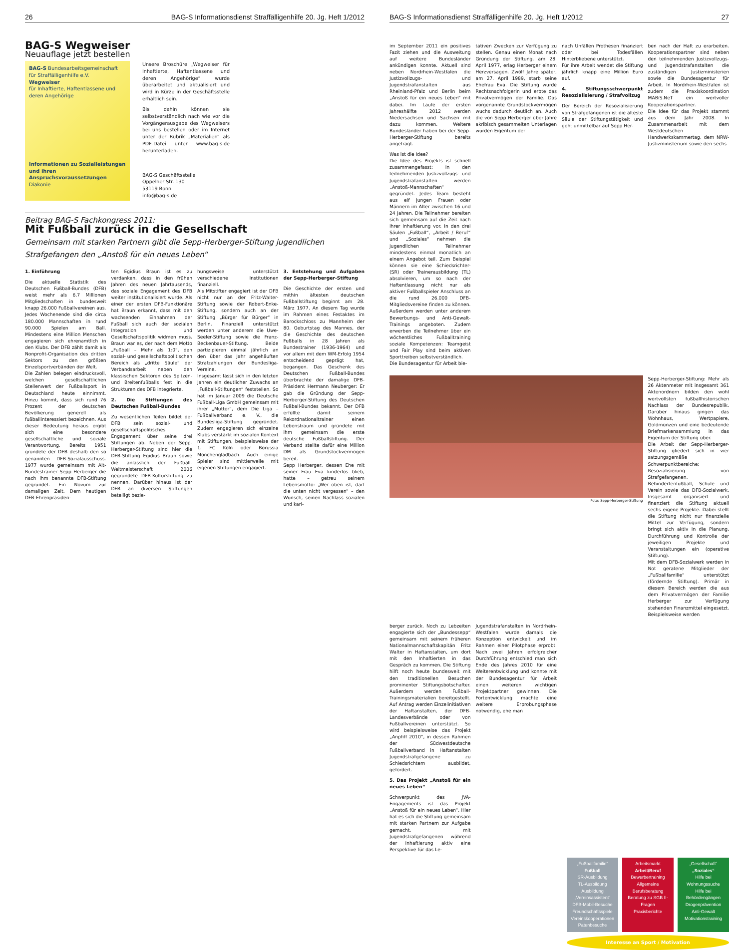26 BAG-S Informationsdienst Straffälligenhilfe 20. Jg. Heft 1/2012
BAG-S Wegweiser
Neuauflage jetzt bestellen
BAG-S Bundesarbeitsgemeinschaft für Straffälligenhilfe e.V.
Wegweiser
für Inhaftierte, Haftentlassene und deren Angehörige
Informationen zu Sozialleistungen und ihren Anspruchsvoraussetzungen
Diakonie
Unsere Broschüre „Wegweiser für Inhaftierte, Haftentlassene und deren Angehörige“ wurde überarbeitet und aktualisiert und wird in Kürze in der Geschäftsstelle erhältlich sein.
Bis dahin können sie selbstverständlich nach wie vor die Vorgängerausgabe des Wegweisers bei uns bestellen oder im Internet unter der Rubrik „Materialien“ als PDF-Datei unter www.bag-s.de herunterladen.
BAG-S Geschäftsstelle
Oppelner Str. 130
53119 Bonn
info@bag-s.de
Beitrag BAG-S Fachkongress 2011:
Mit Fußball zurück in die Gesellschaft
Gemeinsam mit starken Partnern gibt die Sepp-Herberger-Stiftung jugendlichen Strafgefangen den „Anstoß für ein neues Leben“
1. Einführung
Die aktuelle Statistik des Deutschen Fußball-Bundes (DFB) weist mehr als 6,7 Millionen Mitgliedschaften in bundesweit knapp 26.000 Fußballvereinen aus. Jedes Wochenende sind die circa 180.000 Mannschaften in rund 90.000 Spielen am Ball. Mindestens eine Million Menschen engagieren sich ehrenamtlich in den Klubs. Der DFB zählt damit als Nonprofit-Organisation des dritten Sektors zu den größten Einzelsportverbänden der Welt.
Die Zahlen belegen eindrucksvoll, welchen gesellschaftlichen Stellenwert der Fußballsport in Deutschland heute einnimmt. Hinzu kommt, dass sich rund 76 Prozent der deutschen Bevölkerung generell als fußballinteressiert bezeichnen. Aus dieser Bedeutung heraus ergibt sich eine besondere gesellschaftliche und soziale Verantwortung. Bereits 1951 gründete der DFB deshalb den so genannten DFB-Sozialausschuss. 1977 wurde gemeinsam mit Alt-Bundestrainer Sepp Herberger die nach ihm benannte DFB-Stiftung gegründet. Ein Novum zur damaligen Zeit. Dem heutigen DFB-Ehrenpräsiden-
ten Egidius Braun ist es zu verdanken, dass in den frühen Jahren des neuen Jahrtausends, das soziale Engagement des DFB weiter institutionalisiert wurde. Als einer der ersten DFB-Funktionäre hat Braun erkannt, dass mit den wachsenden Einnahmen der Fußball sich auch der sozialen Integration und Gesellschaftspolitik widmen muss. Braun war es, der nach dem Motto „Fußball – Mehr als 1:0“, den sozial- und gesellschaftspolitischen Bereich als „dritte Säule“ der Verbandsarbeit neben den klassischen Sektoren des Spitzen- und Breitenfußballs fest in die Strukturen des DFB integrierte.
2. Die Stiftungen des Deutschen Fußball-Bundes
Zu wesentlichen Teilen bildet der DFB sein sozial- und gesellschaftspolitisches Engagement über seine drei Stiftungen ab. Neben der Sepp-Herberger-Stiftung sind hier die DFB-Stiftung Egidius Braun sowie die anlässlich der Fußball-Weltmeisterschaft 2006 gegründete DFB-Kulturstiftung zu nennen. Darüber hinaus ist der DFB an diversen Stiftungen beteiligt bezie-
hungsweise unterstützt verschiedene Institutionen finanziell.
Als Mitstifter engagiert ist der DFB nicht nur an der Fritz-Walter-Stiftung sowie der Robert-Enke-Stiftung, sondern auch an der Stiftung „Bürger für Bürger“ in Berlin. Finanziell unterstützt werden unter anderem die Uwe-Seeler-Stiftung sowie die Franz-Beckenbauer-Stiftung. Beide partizipieren einmal jährlich an den über das Jahr angehäuften Strafzahlungen der Bundesliga-Vereine.
Insgesamt lässt sich in den letzten Jahren ein deutlicher Zuwachs an „Fußball-Stiftungen“ feststellen. So hat im Januar 2009 die Deutsche Fußball-Liga GmbH gemeinsam mit ihrer „Mutter“, dem Die Liga – Fußballverband e. V., die Bundesliga-Stiftung gegründet. Zudem engagieren sich einzelne Klubs verstärkt im sozialen Kontext mit Stiftungen, beispielsweise der 1. FC Köln oder Borussia Mönchengladbach. Auch einige Spieler sind mittlerweile mit eigenen Stiftungen engagiert.
3. Entstehung und Aufgaben der Sepp-Herberger-Stiftung
Die Geschichte der ersten und mithin ältesten deutschen Fußballstiftung beginnt am 28. März 1977. An diesem Tag wurde im Rahmen eines Festaktes im Barockschloss zu Mannheim der 80. Geburtstag des Mannes, der die Geschichte des deutschen Fußballs in 28 Jahren als Bundestrainer (1936-1964) und vor allem mit dem WM-Erfolg 1954 entscheidend geprägt hat, begangen. Das Geschenk des Deutschen Fußball-Bundes überbrachte der damalige DFB-Präsident Hermann Neuberger: Er gab die Gründung der Sepp-Herberger-Stiftung des Deutschen Fußball-Bundes bekannt. Der DFB erfüllte damit seinem Rekordnationaltrainer einen Lebenstraum und gründete mit ihm gemeinsam die erste deutsche Fußballstiftung. Der Verband stellte dafür eine Million DM als Grundstockvermögen bereit.
Sepp Herberger, dessen Ehe mit seiner Frau Eva kinderlos blieb, hatte – getreu seinem Lebensmotto: „Wer oben ist, darf die unten nicht vergessen“ – den Wunsch, seinen Nachlass sozialen und kari-
BAG-S Informationsdienst Straffälligenhilfe 20. Jg. Heft 1/2012 27
tativen Zwecken zur Verfügung zu stellen. Genau einen Monat nach Gründung der Stiftung, am 28. April 1977, erlag Herberger einem Herzversagen. Zwölf Jahre später, am 27. April 1989, starb seine Ehefrau Eva. Die Stiftung wurde Rechtsnachfolgerin und erbte das Privatvermögen der Familie. Das vorgenannte Grundstockvermögen wuchs dadurch deutlich an. Auch die von Sepp Herberger über Jahre akribisch gesammelten Unterlagen wurden Eigentum der
nach Unfällen Prothesen finanziert oder bei Todesfällen Hinterbliebene unterstützt.
Für ihre Arbeit wendet die Stiftung jährlich knapp eine Million Euro auf.
4. Stiftungsschwerpunkt Resozialisierung / Strafvollzug
Der Bereich der Resozialisierung von Strafgefangenen ist die älteste Säule der Stiftungstätigkeit und geht unmittelbar auf Sepp Her-
ben nach der Haft zu erarbeiten. Kooperationspartner sind neben den teilnehmenden Justizvollzugs- und Jugendstrafanstalten die zuständigen Justizministerien sowie die Bundesagentur für Arbeit. In Nordrhein-Westfalen ist zudem die Praxiskoordination MABiS.NeT ein wertvoller Kooperationspartner.
Die Idee für das Projekt stammt aus dem Jahr 2008. In Zusammenarbeit mit dem Westdeutschen Handwerkskammertag, dem NRW-Justizministerium sowie den sechs
im September 2011 ein positives Fazit ziehen und die Ausweitung auf weitere Bundesländer ankündigen konnte. Aktuell sind neben Nordrhein-Westfalen die Justizvollzugs- und Jugendstrafanstalten aus Rheinland-Pfalz und Berlin beim „Anstoß für ein neues Leben“ mit dabei. Im Laufe der ersten Jahreshälfte 2012 werden Niedersachsen und Sachsen mit dazu kommen. Weitere Bundesländer haben bei der Sepp-Herberger-Stiftung bereits angefragt.
Was ist die Idee?
Die Idee des Projekts ist schnell zusammengefasst: In den teilnehmenden Justizvollzugs- und Jugendstrafanstalten werden „Anstoß-Mannschaften“ gegründet. Jedes Team besteht aus elf jungen Frauen oder Männern im Alter zwischen 16 und 24 Jahren. Die Teilnehmer bereiten sich gemeinsam auf die Zeit nach ihrer Inhaftierung vor. In den drei Säulen „Fußball“, „Arbeit / Beruf“ und „Soziales“ nehmen die jugendlichen Teilnehmer mindestens einmal monatlich an einem Angebot teil. Zum Beispiel können sie eine Schiedsrichter- (SR) oder Trainerausbildung (TL) absolvieren, um so nach der Haftentlassung nicht nur als aktiver Fußballspieler Anschluss an die rund 26.000 DFB-Mitgliedsvereine finden zu können. Außerdem werden unter anderem Bewerbungs- und Anti-Gewalt-Trainings angeboten. Zudem erwerben die Teilnehmer über ein wöchentliches Fußballtraining soziale Kompetenzen: Teamgeist und Fair Play sind beim aktiven Sporttreiben selbstverständlich.
Die Bundesagentur für Arbeit bie-
Foto: Sepp-Herberger-Stiftung
Sepp-Herberger-Stiftung: Mehr als 26 Aktenmeter mit insgesamt 361 Aktenordnern bilden den wohl wertvollsten fußballhistorischen Nachlass der Bundesrepublik. Darüber hinaus gingen das Wohnhaus, Wertpapiere, Goldmünzen und eine bedeutende Briefmarkensammlung in das Eigentum der Stiftung über.
Die Arbeit der Sepp-Herberger-Stiftung gliedert sich in vier satzungsgemäße Schwerpunktbereiche: Resozialisierung von Strafgefangenen, Behindertenfußball, Schule und Verein sowie das DFB-Sozialwerk. Insgesamt organisiert und finanziert die Stiftung aktuell sechs eigene Projekte. Dabei stellt die Stiftung nicht nur finanzielle Mittel zur Verfügung, sondern bringt sich aktiv in die Planung, Durchführung und Kontrolle der jeweiligen Projekte und Veranstaltungen ein (operative Stiftung).
Mit dem DFB-Sozialwerk werden in Not geratene Mitglieder der „Fußballfamilie“ unterstützt (fördernde Stiftung). Primär in diesem Bereich werden die aus dem Privatvermögen der Familie Herberger zur Verfügung stehenden Finanzmittel eingesetzt. Beispielsweise werden
berger zurück. Noch zu Lebzeiten engagierte sich der „Bundessepp“ gemeinsam mit seinem früheren Nationalmannschaftskapitän Fritz Walter in Haftanstalten, um dort mit den Inhaftierten in das Gespräch zu kommen. Die Stiftung hilft noch heute bundesweit mit den traditionellen Besuchen prominenter Stiftungsbotschafter. Außerdem werden Fußball-Trainingsmaterialien bereitgestellt. Auf Antrag werden Einzelinitiativen der Haftanstalten, der DFB-Landesverbände oder von Fußballvereinen unterstützt. So wird beispielsweise das Projekt „Anpfiff 2010“, in dessen Rahmen der Südwestdeutsche Fußballverband in Haftanstalten Jugendstrafgefangene zu Schiedsrichtern ausbildet, gefördert.
5. Das Projekt „Anstoß für ein neues Leben“
Schwerpunkt des JVA-Engagements ist das Projekt „Anstoß für ein neues Leben“. Hier hat es sich die Stiftung gemeinsam mit starken Partnern zur Aufgabe gemacht, mit Jugendstrafgefangenen während der Inhaftierung aktiv eine Perspektive für das Le-
Jugendstrafanstalten in Nordrhein-Westfalen wurde damals die Konzeption entwickelt und im Rahmen einer Pilotphase erprobt. Nach zwei Jahren erfolgreicher Durchführung entschied man sich Ende des Jahres 2010 für eine Weiterentwicklung und konnte mit der Bundesagentur für Arbeit einen weiteren wichtigen Projektpartner gewinnen. Die Fortentwicklung machte eine weitere Erprobungsphase notwendig, ehe man
„Fußballfamilie“
Fußball
SR-Ausbildung
TL-Ausbildung
Ausbildung „Vereinsassistent“
DFB-Mobil-Besuche
Freundschaftsspiele
Vereinskooperationen
Patenbesuche
Arbeitsmarkt
Arbeit/Beruf
Bewerbertraining
Allgemeine Berufsberatung
Beratung zu SGB II-Fragen
Praxisberichte
„Gesellschaft“
„Soziales“
Hilfe bei Wohnungssuche
Hilfe bei Behördengängen
Drogenprävention
Anti-Gewalt
Motivationstraining
Interesse an Sport / Motivation